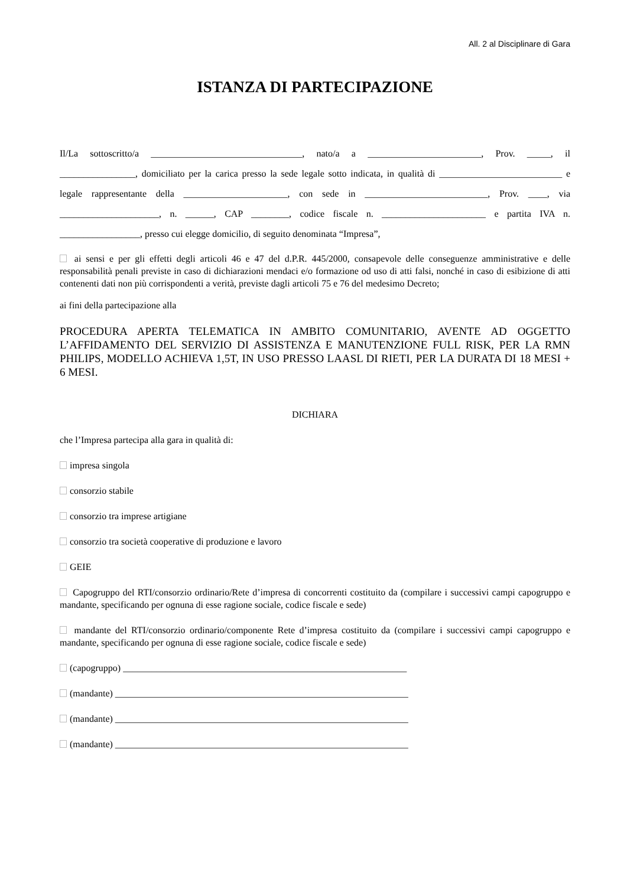All. 2 al Disciplinare di Gara
ISTANZA DI PARTECIPAZIONE
Il/La sottoscritto/a ________________________________, nato/a a ________________________, Prov. _____, il ________________, domiciliato per la carica presso la sede legale sotto indicata, in qualità di __________________________ e legale rappresentante della ______________________, con sede in __________________________, Prov. ____, via _____________________, n. ______, CAP ________, codice fiscale n. ______________________ e partita IVA n. _________________, presso cui elegge domicilio, di seguito denominata “Impresa”,
ai sensi e per gli effetti degli articoli 46 e 47 del d.P.R. 445/2000, consapevole delle conseguenze amministrative e delle responsabilità penali previste in caso di dichiarazioni mendaci e/o formazione od uso di atti falsi, nonché in caso di esibizione di atti contenenti dati non più corrispondenti a verità, previste dagli articoli 75 e 76 del medesimo Decreto;
ai fini della partecipazione alla
PROCEDURA APERTA TELEMATICA IN AMBITO COMUNITARIO, AVENTE AD OGGETTO L’AFFIDAMENTO DEL SERVIZIO DI ASSISTENZA E MANUTENZIONE FULL RISK, PER LA RMN PHILIPS, MODELLO ACHIEVA 1,5T, IN USO PRESSO LAASL DI RIETI, PER LA DURATA DI 18 MESI + 6 MESI.
DICHIARA
che l’Impresa partecipa alla gara in qualità di:
impresa singola
consorzio stabile
consorzio tra imprese artigiane
consorzio tra società cooperative di produzione e lavoro
GEIE
Capogruppo del RTI/consorzio ordinario/Rete d’impresa di concorrenti costituito da (compilare i successivi campi capogruppo e mandante, specificando per ognuna di esse ragione sociale, codice fiscale e sede)
mandante del RTI/consorzio ordinario/componente Rete d’impresa costituito da (compilare i successivi campi capogruppo e mandante, specificando per ognuna di esse ragione sociale, codice fiscale e sede)
(capogruppo) ____________________________________________________________
(mandante) ______________________________________________________________
(mandante) ______________________________________________________________
(mandante) ______________________________________________________________